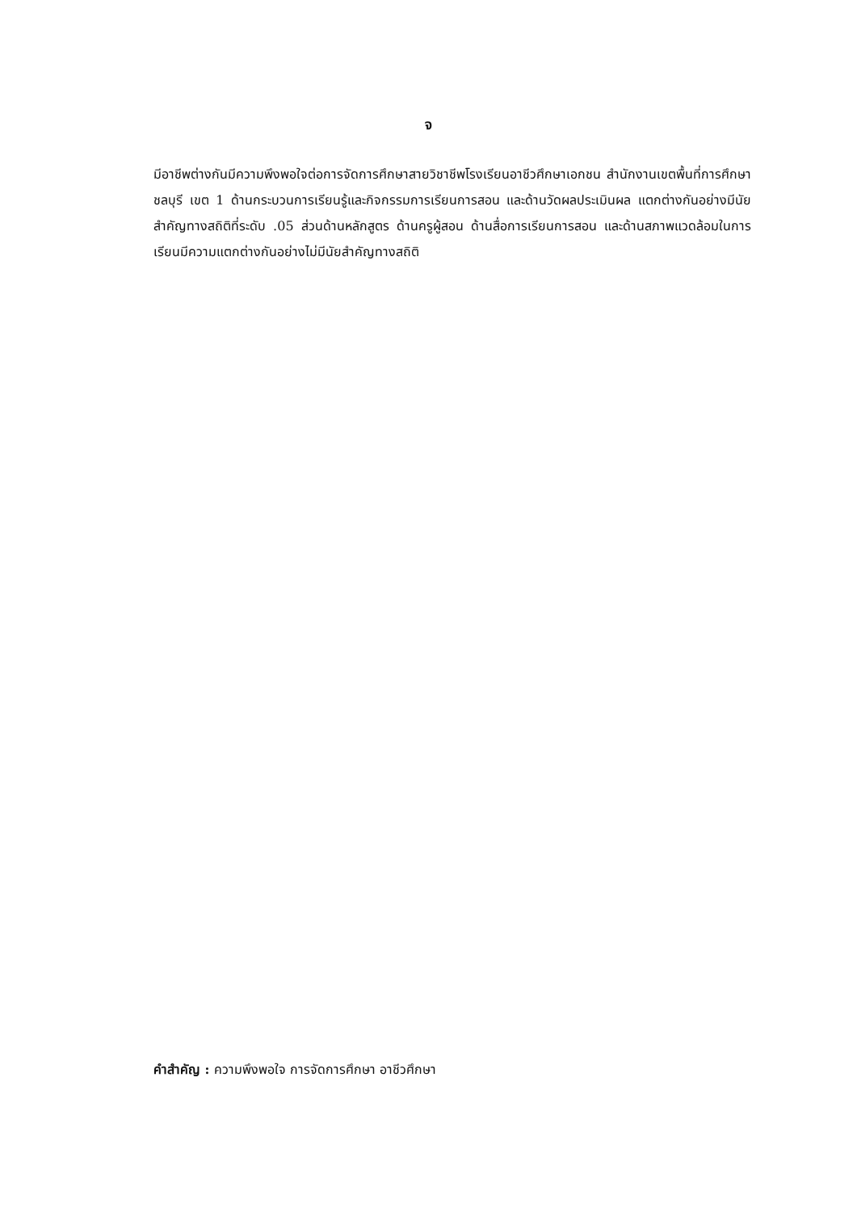จ
มีอาชีพต่างกันมีความพึงพอใจต่อการจัดการศึกษาสายวิชาชีพโรงเรียนอาชีวศึกษาเอกชน สำนักงานเขตพื้นที่การศึกษาชลบุรี เขต 1 ด้านกระบวนการเรียนรู้และกิจกรรมการเรียนการสอน และด้านวัดผลประเมินผล แตกต่างกันอย่างมีนัยสำคัญทางสถิติที่ระดับ .05 ส่วนด้านหลักสูตร ด้านครูผู้สอน ด้านสื่อการเรียนการสอน และด้านสภาพแวดล้อมในการเรียนมีความแตกต่างกันอย่างไม่มีนัยสำคัญทางสถิติ
คำสำคัญ : ความพึงพอใจ การจัดการศึกษา อาชีวศึกษา